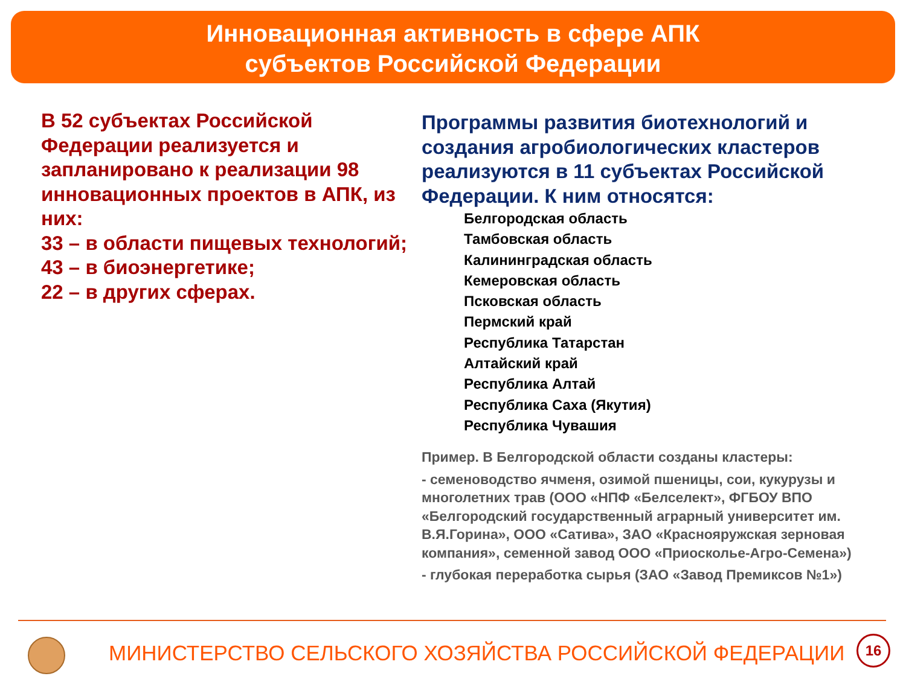Инновационная активность в сфере АПК
субъектов Российской Федерации
В 52 субъектах Российской Федерации реализуется и запланировано к реализации 98 инновационных проектов в АПК, из них:
33 – в области пищевых технологий;
43 – в биоэнергетике;
22 – в других сферах.
Программы развития биотехнологий и создания агробиологических кластеров реализуются в 11 субъектах Российской Федерации. К ним относятся:
Белгородская область
Тамбовская область
Калининградская область
Кемеровская область
Псковская область
Пермский край
Республика Татарстан
Алтайский край
Республика Алтай
Республика Саха (Якутия)
Республика Чувашия
Пример. В Белгородской области созданы кластеры:
- семеноводство ячменя, озимой пшеницы, сои, кукурузы и многолетних трав (ООО «НПФ «Белселект», ФГБОУ ВПО «Белгородский государственный аграрный университет им. В.Я.Горина», ООО «Сатива», ЗАО «Краснояружская зерновая компания», семенной завод ООО «Приосколье-Агро-Семена»)
- глубокая переработка сырья (ЗАО «Завод Премиксов №1»)
МИНИСТЕРСТВО СЕЛЬСКОГО ХОЗЯЙСТВА РОССИЙСКОЙ ФЕДЕРАЦИИ
16